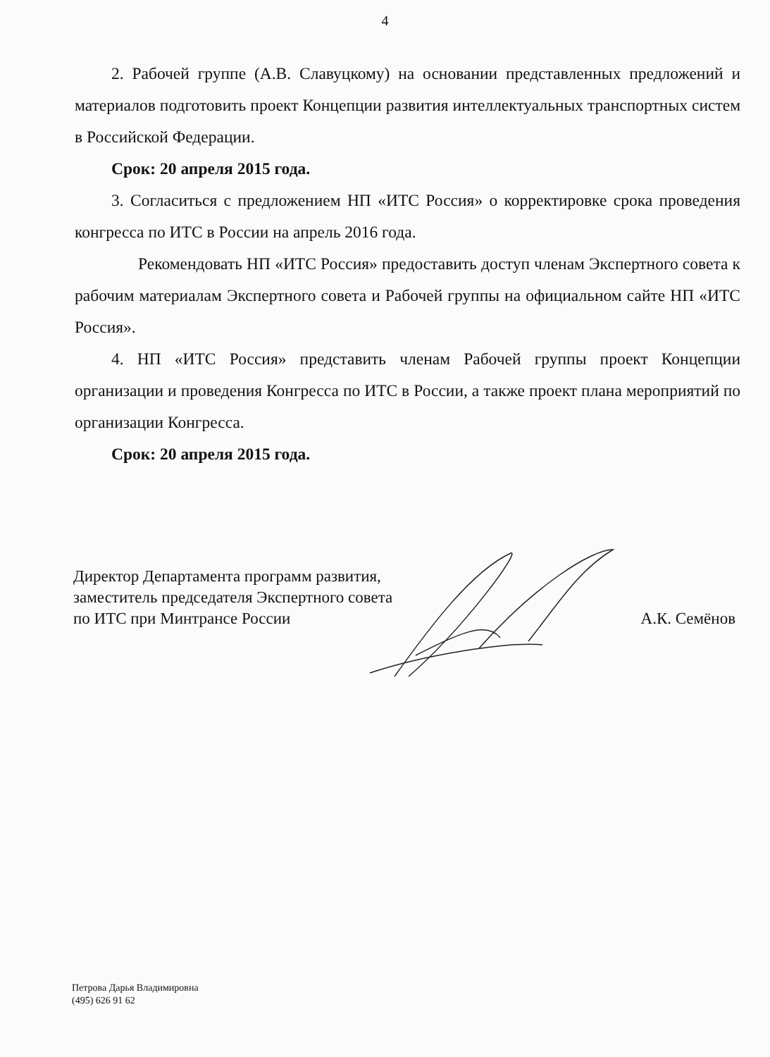4
2. Рабочей группе (А.В. Славуцкому) на основании представленных предложений и материалов подготовить проект Концепции развития интеллектуальных транспортных систем в Российской Федерации.
Срок: 20 апреля 2015 года.
3. Согласиться с предложением НП «ИТС Россия» о корректировке срока проведения конгресса по ИТС в России на апрель 2016 года.
Рекомендовать НП «ИТС Россия» предоставить доступ членам Экспертного совета к рабочим материалам Экспертного совета и Рабочей группы на официальном сайте НП «ИТС Россия».
4. НП «ИТС Россия» представить членам Рабочей группы проект Концепции организации и проведения Конгресса по ИТС в России, а также проект плана мероприятий по организации Конгресса.
Срок: 20 апреля 2015 года.
Директор Департамента программ развития,
заместитель председателя Экспертного совета
по ИТС при Минтрансе России
А.К. Семёнов
Петрова Дарья Владимировна
(495) 626 91 62